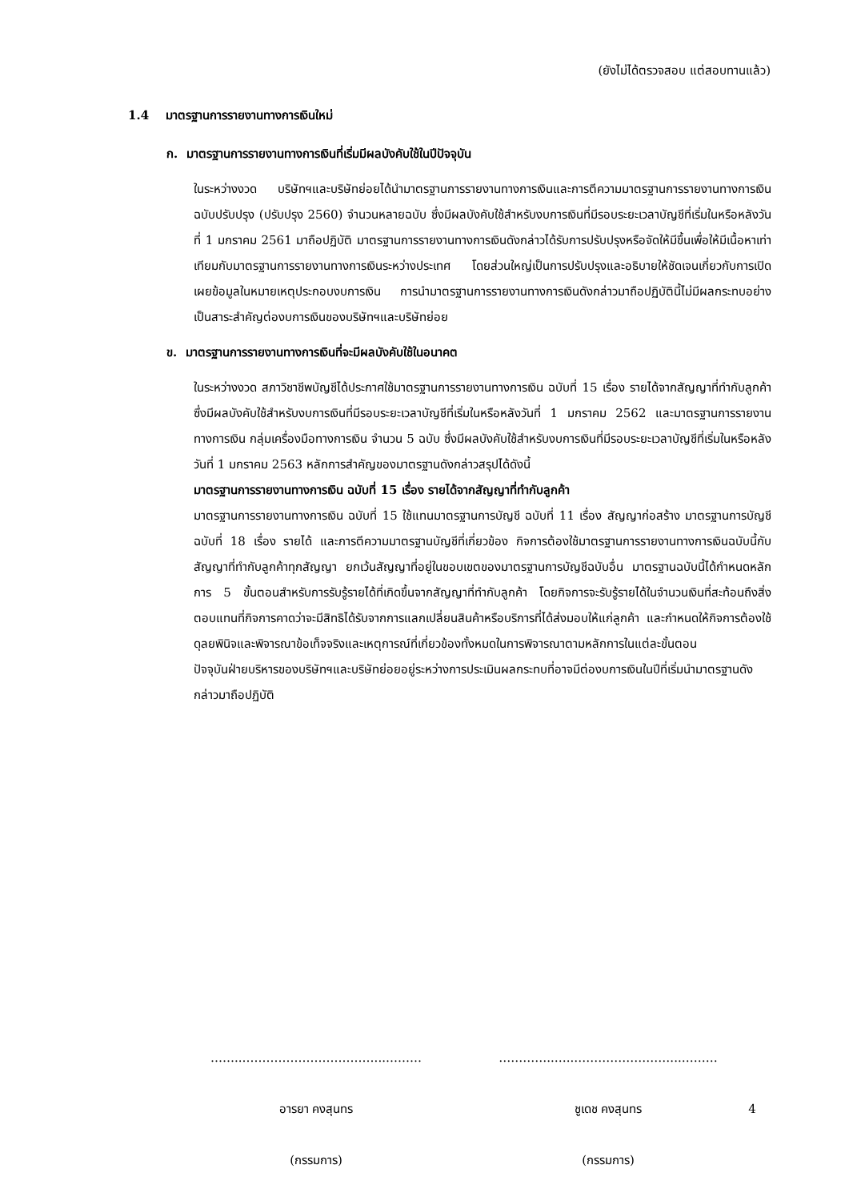(ยังไม่ได้ตรวจสอบ แต่สอบทานแล้ว)
1.4 มาตรฐานการรายงานทางการเงินใหม่
ก. มาตรฐานการรายงานทางการเงินที่เริ่มมีผลบังคับใช้ในปีปัจจุบัน
ในระหว่างงวด บริษัทฯและบริษัทย่อยได้นำมาตรฐานการรายงานทางการเงินและการตีความมาตรฐานการรายงานทางการเงินฉบับปรับปรุง (ปรับปรุง 2560) จำนวนหลายฉบับ ซึ่งมีผลบังคับใช้สำหรับงบการเงินที่มีรอบระยะเวลาบัญชีที่เริ่มในหรือหลังวันที่ 1 มกราคม 2561 มาถือปฏิบัติ มาตรฐานการรายงานทางการเงินดังกล่าวได้รับการปรับปรุงหรือจัดให้มีขึ้นเพื่อให้มีเนื้อหาเท่าเทียมกับมาตรฐานการรายงานทางการเงินระหว่างประเทศ โดยส่วนใหญ่เป็นการปรับปรุงและอธิบายให้ชัดเจนเกี่ยวกับการเปิดเผยข้อมูลในหมายเหตุประกอบงบการเงิน การนำมาตรฐานการรายงานทางการเงินดังกล่าวมาถือปฏิบัตินี้ไม่มีผลกระทบอย่างเป็นสาระสำคัญต่องบการเงินของบริษัทฯและบริษัทย่อย
ข. มาตรฐานการรายงานทางการเงินที่จะมีผลบังคับใช้ในอนาคต
ในระหว่างงวด สภาวิชาชีพบัญชีได้ประกาศใช้มาตรฐานการรายงานทางการเงิน ฉบับที่ 15 เรื่อง รายได้จากสัญญาที่ทำกับลูกค้า ซึ่งมีผลบังคับใช้สำหรับงบการเงินที่มีรอบระยะเวลาบัญชีที่เริ่มในหรือหลังวันที่ 1 มกราคม 2562 และมาตรฐานการรายงานทางการเงิน กลุ่มเครื่องมือทางการเงิน จำนวน 5 ฉบับ ซึ่งมีผลบังคับใช้สำหรับงบการเงินที่มีรอบระยะเวลาบัญชีที่เริ่มในหรือหลังวันที่ 1 มกราคม 2563 หลักการสำคัญของมาตรฐานดังกล่าวสรุปได้ดังนี้
มาตรฐานการรายงานทางการเงิน ฉบับที่ 15 เรื่อง รายได้จากสัญญาที่ทำกับลูกค้า
มาตรฐานการรายงานทางการเงิน ฉบับที่ 15 ใช้แทนมาตรฐานการบัญชี ฉบับที่ 11 เรื่อง สัญญาก่อสร้าง มาตรฐานการบัญชี ฉบับที่ 18 เรื่อง รายได้ และการตีความมาตรฐานบัญชีที่เกี่ยวข้อง กิจการต้องใช้มาตรฐานการรายงานทางการเงินฉบับนี้กับสัญญาที่ทำกับลูกค้าทุกสัญญา ยกเว้นสัญญาที่อยู่ในขอบเขตของมาตรฐานการบัญชีฉบับอื่น มาตรฐานฉบับนี้ได้กำหนดหลักการ 5 ขั้นตอนสำหรับการรับรู้รายได้ที่เกิดขึ้นจากสัญญาที่ทำกับลูกค้า โดยกิจการจะรับรู้รายได้ในจำนวนเงินที่สะท้อนถึงสิ่งตอบแทนที่กิจการคาดว่าจะมีสิทธิได้รับจากการแลกเปลี่ยนสินค้าหรือบริการที่ได้ส่งมอบให้แก่ลูกค้า และกำหนดให้กิจการต้องใช้ดุลยพินิจและพิจารณาข้อเท็จจริงและเหตุการณ์ที่เกี่ยวข้องทั้งหมดในการพิจารณาตามหลักการในแต่ละขั้นตอน
ปัจจุบันฝ่ายบริหารของบริษัทฯและบริษัทย่อยอยู่ระหว่างการประเมินผลกระทบที่อาจมีต่องบการเงินในปีที่เริ่มนำมาตรฐานดังกล่าวมาถือปฏิบัติ
……..……………………………...………
อารยา คงสุนทร
(กรรมการ)
…………..…..……………………...………
ชูเดช คงสุนทร
(กรรมการ)
4